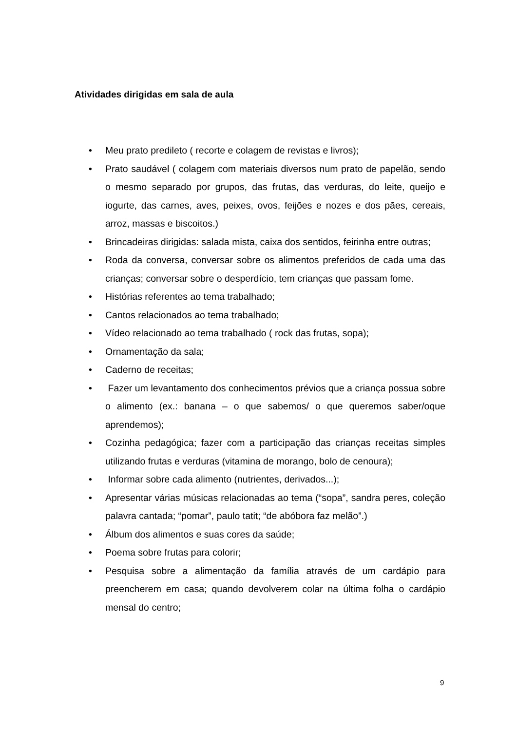Atividades dirigidas em sala de aula
• Meu prato predileto ( recorte e colagem de revistas e livros);
• Prato saudável ( colagem com materiais diversos num prato de papelão, sendo o mesmo separado por grupos, das frutas, das verduras, do leite, queijo e iogurte, das carnes, aves, peixes, ovos, feijões e nozes e dos pães, cereais, arroz, massas e biscoitos.)
• Brincadeiras dirigidas: salada mista, caixa dos sentidos, feirinha entre outras;
• Roda da conversa, conversar sobre os alimentos preferidos de cada uma das crianças; conversar sobre o desperdício, tem crianças que passam fome.
• Histórias referentes ao tema trabalhado;
• Cantos relacionados ao tema trabalhado;
• Vídeo relacionado ao tema trabalhado ( rock das frutas, sopa);
• Ornamentação da sala;
• Caderno de receitas;
• Fazer um levantamento dos conhecimentos prévios que a criança possua sobre o alimento (ex.: banana – o que sabemos/ o que queremos saber/oque aprendemos);
• Cozinha pedagógica; fazer com a participação das crianças receitas simples utilizando frutas e verduras (vitamina de morango, bolo de cenoura);
• Informar sobre cada alimento (nutrientes, derivados...);
• Apresentar várias músicas relacionadas ao tema (“sopa”, sandra peres, coleção palavra cantada; “pomar”, paulo tatit; “de abóbora faz melão”.)
• Álbum dos alimentos e suas cores da saúde;
• Poema sobre frutas para colorir;
• Pesquisa sobre a alimentação da família através de um cardápio para preencherem em casa; quando devolverem colar na última folha o cardápio mensal do centro;
9